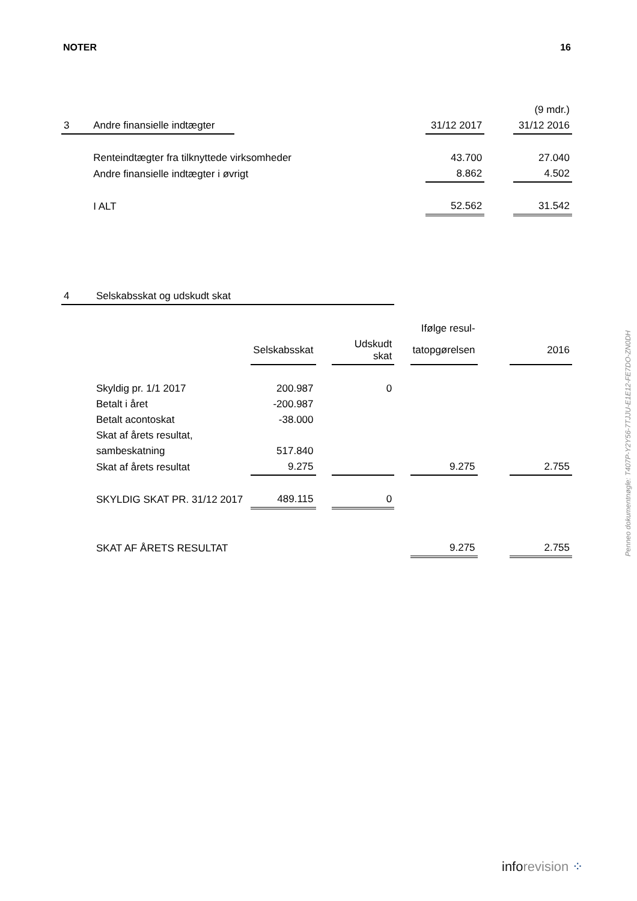NOTER 16
| | | | | | (9 mdr.) |
| 3 | Andre finansielle indtægter | | 31/12 2017 | | 31/12 2016 |
| | Renteindtægter fra tilknyttede virksomheder | | 43.700 | | 27.040 |
| | Andre finansielle indtægter i øvrigt | | 8.862 | | 4.502 |
| | I ALT | | 52.562 | | 31.542 |
| 4 | Selskabsskat og udskudt skat | | | | | | | |
| | | | | | | Ifølge resul- | | |
| | | Selskabsskat | | Udskudt skat | | tatopgørelsen | | 2016 |
| | Skyldig pr. 1/1 2017 | 200.987 | | 0 | | | | |
| | Betalt i året | -200.987 | | | | | | |
| | Betalt acontoskat | -38.000 | | | | | | |
| | Skat af årets resultat, | | | | | | | |
| | sambeskatning | 517.840 | | | | | | |
| | Skat af årets resultat | 9.275 | | | | 9.275 | | 2.755 |
| | SKYLDIG SKAT PR. 31/12 2017 | 489.115 | | 0 | | | | |
| | SKAT AF ÅRETS RESULTAT | | | | | 9.275 | | 2.755 |
Penneo dokumentnøgle: T407P-Y2Y56-7TJJU-E1E12-FE7DO-ZN0DH
inforevision ⁘